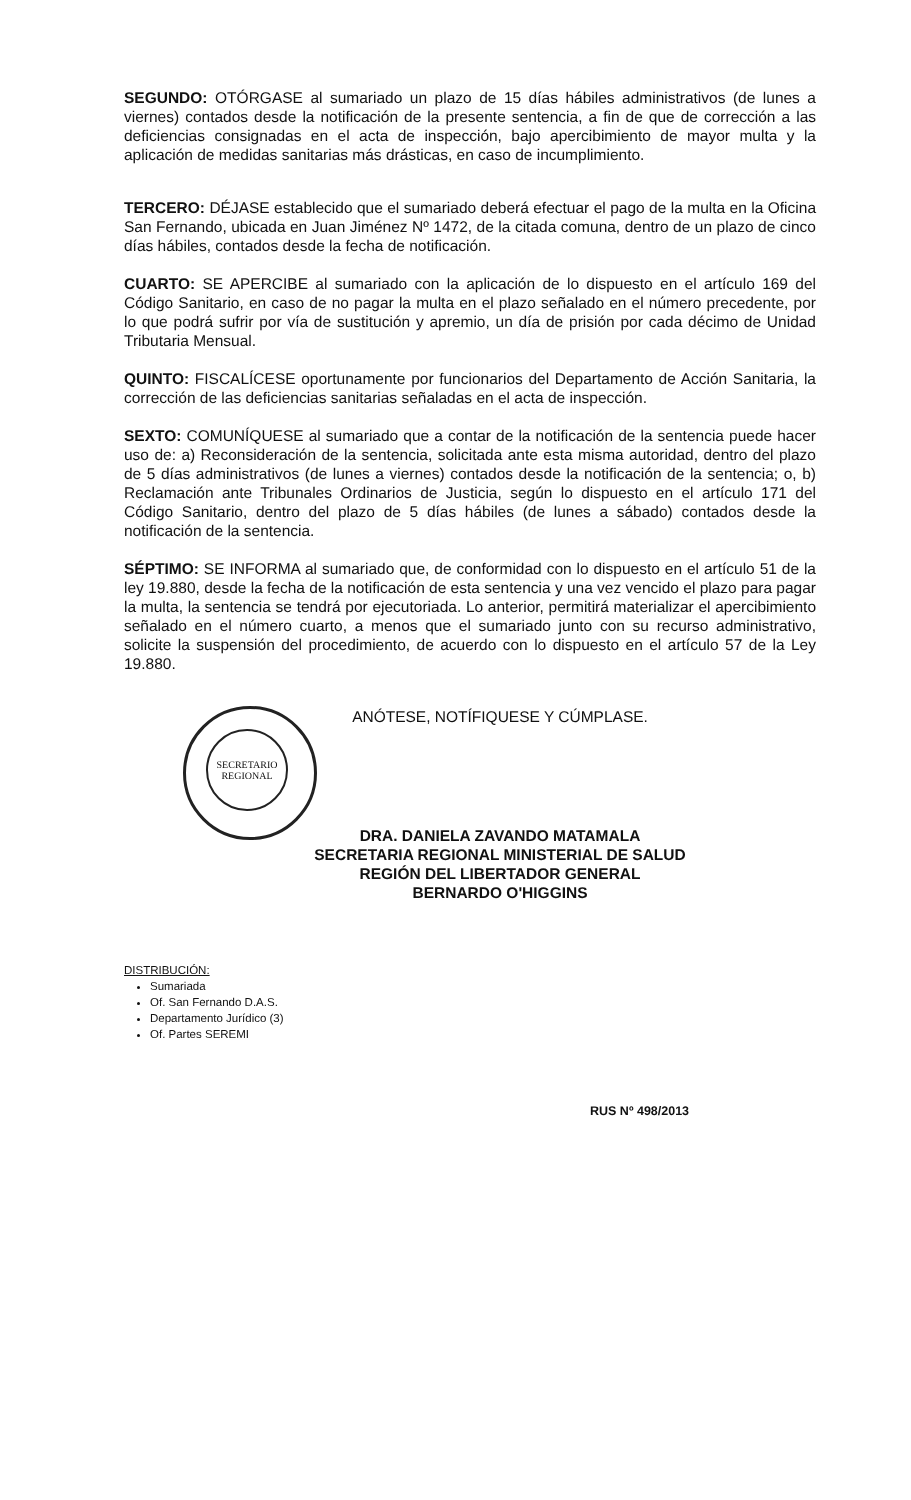SECRETARIO REGIONAL
SEGUNDO: OTÓRGASE al sumariado un plazo de 15 días hábiles administrativos (de lunes a viernes) contados desde la notificación de la presente sentencia, a fin de que de corrección a las deficiencias consignadas en el acta de inspección, bajo apercibimiento de mayor multa y la aplicación de medidas sanitarias más drásticas, en caso de incumplimiento.
TERCERO: DÉJASE establecido que el sumariado deberá efectuar el pago de la multa en la Oficina San Fernando, ubicada en Juan Jiménez Nº 1472, de la citada comuna, dentro de un plazo de cinco días hábiles, contados desde la fecha de notificación.
CUARTO: SE APERCIBE al sumariado con la aplicación de lo dispuesto en el artículo 169 del Código Sanitario, en caso de no pagar la multa en el plazo señalado en el número precedente, por lo que podrá sufrir por vía de sustitución y apremio, un día de prisión por cada décimo de Unidad Tributaria Mensual.
QUINTO: FISCALÍCESE oportunamente por funcionarios del Departamento de Acción Sanitaria, la corrección de las deficiencias sanitarias señaladas en el acta de inspección.
SEXTO: COMUNÍQUESE al sumariado que a contar de la notificación de la sentencia puede hacer uso de: a) Reconsideración de la sentencia, solicitada ante esta misma autoridad, dentro del plazo de 5 días administrativos (de lunes a viernes) contados desde la notificación de la sentencia; o, b) Reclamación ante Tribunales Ordinarios de Justicia, según lo dispuesto en el artículo 171 del Código Sanitario, dentro del plazo de 5 días hábiles (de lunes a sábado) contados desde la notificación de la sentencia.
SÉPTIMO: SE INFORMA al sumariado que, de conformidad con lo dispuesto en el artículo 51 de la ley 19.880, desde la fecha de la notificación de esta sentencia y una vez vencido el plazo para pagar la multa, la sentencia se tendrá por ejecutoriada. Lo anterior, permitirá materializar el apercibimiento señalado en el número cuarto, a menos que el sumariado junto con su recurso administrativo, solicite la suspensión del procedimiento, de acuerdo con lo dispuesto en el artículo 57 de la Ley 19.880.
ANÓTESE, NOTÍFIQUESE Y CÚMPLASE.
DRA. DANIELA ZAVANDO MATAMALA
SECRETARIA REGIONAL MINISTERIAL DE SALUD
REGIÓN DEL LIBERTADOR GENERAL
BERNARDO O'HIGGINS
DISTRIBUCIÓN:
Sumariada
Of. San Fernando D.A.S.
Departamento Jurídico (3)
Of. Partes SEREMI
RUS Nº 498/2013